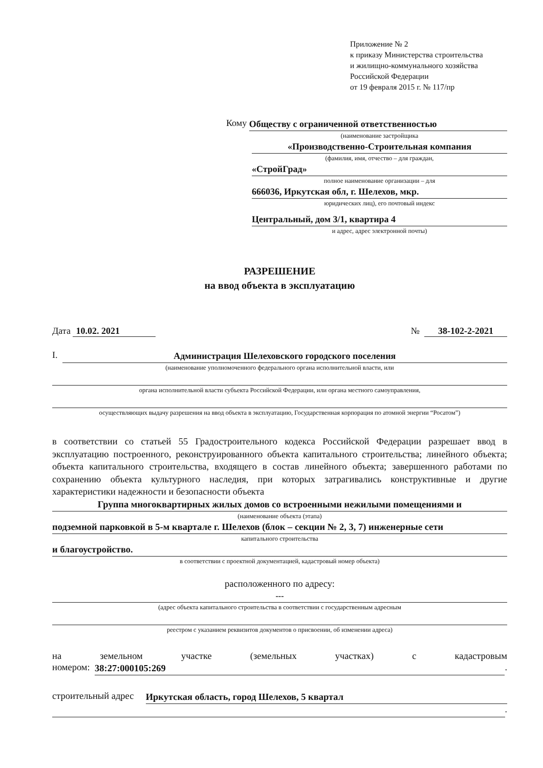Приложение № 2
к приказу Министерства строительства
и жилищно-коммунального хозяйства
Российской Федерации
от 19 февраля 2015 г. № 117/пр
Кому
Обществу с ограниченной ответственностью
(наименование застройщика
«Производственно-Строительная компания
(фамилия, имя, отчество – для граждан,
«СтройГрад»
полное наименование организации – для
666036, Иркутская обл, г. Шелехов, мкр.
юридических лиц), его почтовый индекс
Центральный, дом 3/1, квартира 4
и адрес, адрес электронной почты)
РАЗРЕШЕНИЕ
на ввод объекта в эксплуатацию
Дата 10.02. 2021 № 38-102-2-2021
I.
Администрация Шелеховского городского поселения
(наименование уполномоченного федерального органа исполнительной власти, или
органа исполнительной власти субъекта Российской Федерации, или органа местного самоуправления,
осуществляющих выдачу разрешения на ввод объекта в эксплуатацию, Государственная корпорация по атомной энергии “Росатом”)
в соответствии со статьей 55 Градостроительного кодекса Российской Федерации разрешает ввод в эксплуатацию построенного, реконструированного объекта капитального строительства; линейного объекта; объекта капитального строительства, входящего в состав линейного объекта; завершенного работами по сохранению объекта культурного наследия, при которых затрагивались конструктивные и другие характеристики надежности и безопасности объекта
Группа многоквартирных жилых домов со встроенными нежилыми помещениями и
(наименование объекта (этапа)
подземной парковкой в 5-м квартале г. Шелехов (блок – секции № 2, 3, 7) инженерные сети
капитального строительства
и благоустройство.
в соответствии с проектной документацией, кадастровый номер объекта)
расположенного по адресу:
---
(адрес объекта капитального строительства в соответствии с государственным адресным
реестром с указанием реквизитов документов о присвоении, об изменении адреса)
на земельном участке (земельных участках) с кадастровым
номером:
38:27:000105:269
.
строительный адрес
Иркутская область, город Шелехов, 5 квартал
.